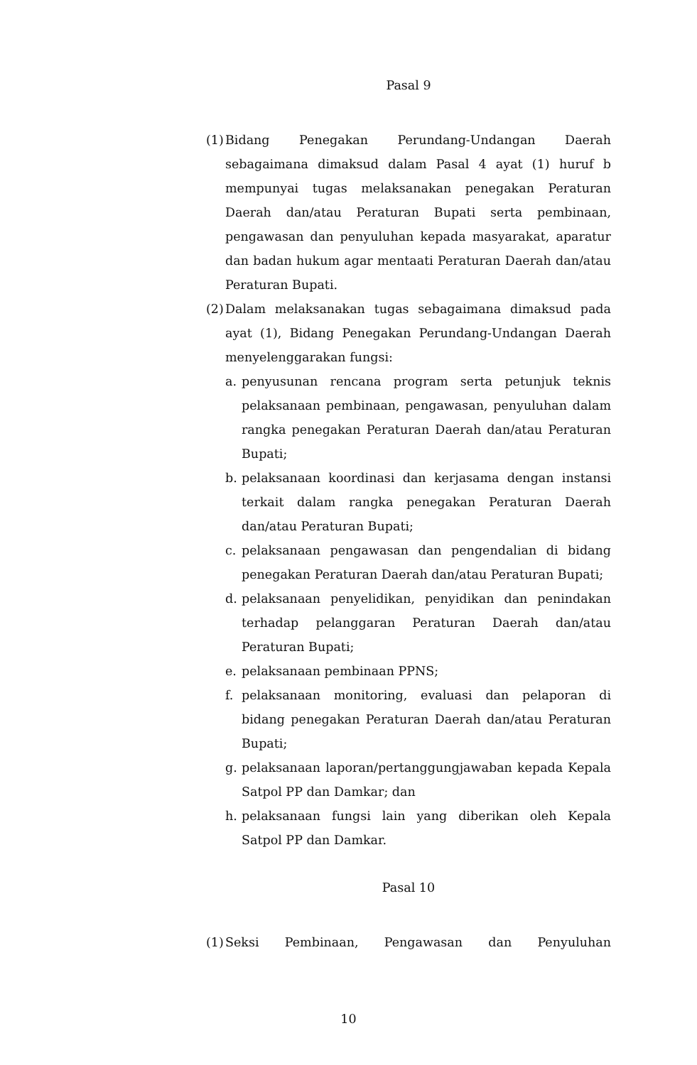Pasal 9
(1) Bidang Penegakan Perundang-Undangan Daerah sebagaimana dimaksud dalam Pasal 4 ayat (1) huruf b mempunyai tugas melaksanakan penegakan Peraturan Daerah dan/atau Peraturan Bupati serta pembinaan, pengawasan dan penyuluhan kepada masyarakat, aparatur dan badan hukum agar mentaati Peraturan Daerah dan/atau Peraturan Bupati.
(2) Dalam melaksanakan tugas sebagaimana dimaksud pada ayat (1), Bidang Penegakan Perundang-Undangan Daerah menyelenggarakan fungsi:
a. penyusunan rencana program serta petunjuk teknis pelaksanaan pembinaan, pengawasan, penyuluhan dalam rangka penegakan Peraturan Daerah dan/atau Peraturan Bupati;
b. pelaksanaan koordinasi dan kerjasama dengan instansi terkait dalam rangka penegakan Peraturan Daerah dan/atau Peraturan Bupati;
c. pelaksanaan pengawasan dan pengendalian di bidang penegakan Peraturan Daerah dan/atau Peraturan Bupati;
d. pelaksanaan penyelidikan, penyidikan dan penindakan terhadap pelanggaran Peraturan Daerah dan/atau Peraturan Bupati;
e. pelaksanaan pembinaan PPNS;
f. pelaksanaan monitoring, evaluasi dan pelaporan di bidang penegakan Peraturan Daerah dan/atau Peraturan Bupati;
g. pelaksanaan laporan/pertanggungjawaban kepada Kepala Satpol PP dan Damkar; dan
h. pelaksanaan fungsi lain yang diberikan oleh Kepala Satpol PP dan Damkar.
Pasal 10
(1) Seksi Pembinaan, Pengawasan dan Penyuluhan
10